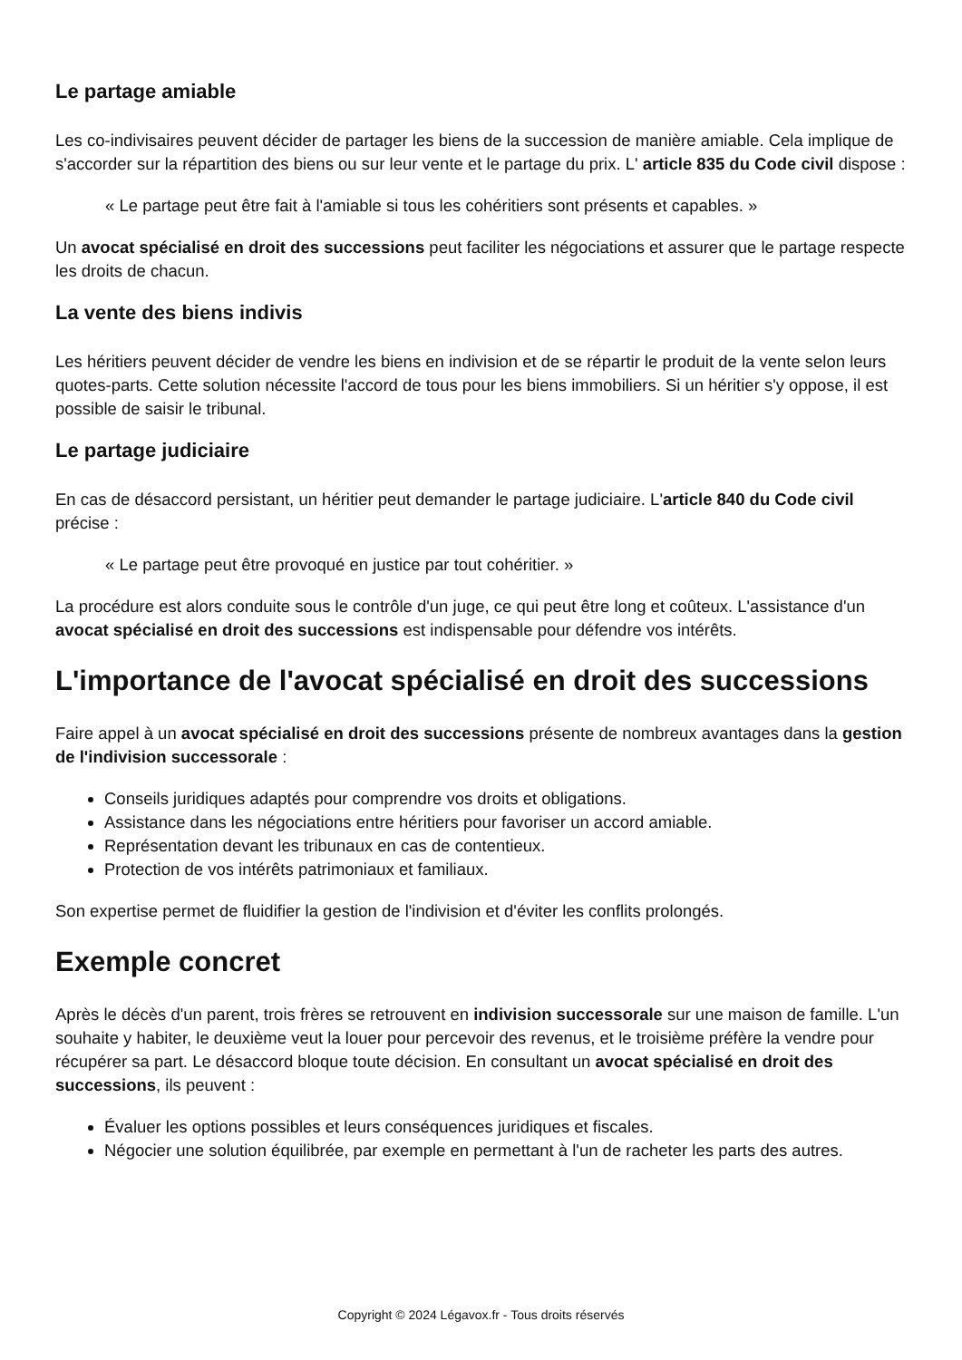Le partage amiable
Les co-indivisaires peuvent décider de partager les biens de la succession de manière amiable. Cela implique de s'accorder sur la répartition des biens ou sur leur vente et le partage du prix. L' article 835 du Code civil dispose :
« Le partage peut être fait à l'amiable si tous les cohéritiers sont présents et capables. »
Un avocat spécialisé en droit des successions peut faciliter les négociations et assurer que le partage respecte les droits de chacun.
La vente des biens indivis
Les héritiers peuvent décider de vendre les biens en indivision et de se répartir le produit de la vente selon leurs quotes-parts. Cette solution nécessite l'accord de tous pour les biens immobiliers. Si un héritier s'y oppose, il est possible de saisir le tribunal.
Le partage judiciaire
En cas de désaccord persistant, un héritier peut demander le partage judiciaire. L'article 840 du Code civil précise :
« Le partage peut être provoqué en justice par tout cohéritier. »
La procédure est alors conduite sous le contrôle d'un juge, ce qui peut être long et coûteux. L'assistance d'un avocat spécialisé en droit des successions est indispensable pour défendre vos intérêts.
L'importance de l'avocat spécialisé en droit des successions
Faire appel à un avocat spécialisé en droit des successions présente de nombreux avantages dans la gestion de l'indivision successorale :
Conseils juridiques adaptés pour comprendre vos droits et obligations.
Assistance dans les négociations entre héritiers pour favoriser un accord amiable.
Représentation devant les tribunaux en cas de contentieux.
Protection de vos intérêts patrimoniaux et familiaux.
Son expertise permet de fluidifier la gestion de l'indivision et d'éviter les conflits prolongés.
Exemple concret
Après le décès d'un parent, trois frères se retrouvent en indivision successorale sur une maison de famille. L'un souhaite y habiter, le deuxième veut la louer pour percevoir des revenus, et le troisième préfère la vendre pour récupérer sa part. Le désaccord bloque toute décision. En consultant un avocat spécialisé en droit des successions, ils peuvent :
Évaluer les options possibles et leurs conséquences juridiques et fiscales.
Négocier une solution équilibrée, par exemple en permettant à l'un de racheter les parts des autres.
Copyright © 2024 Légavox.fr - Tous droits réservés